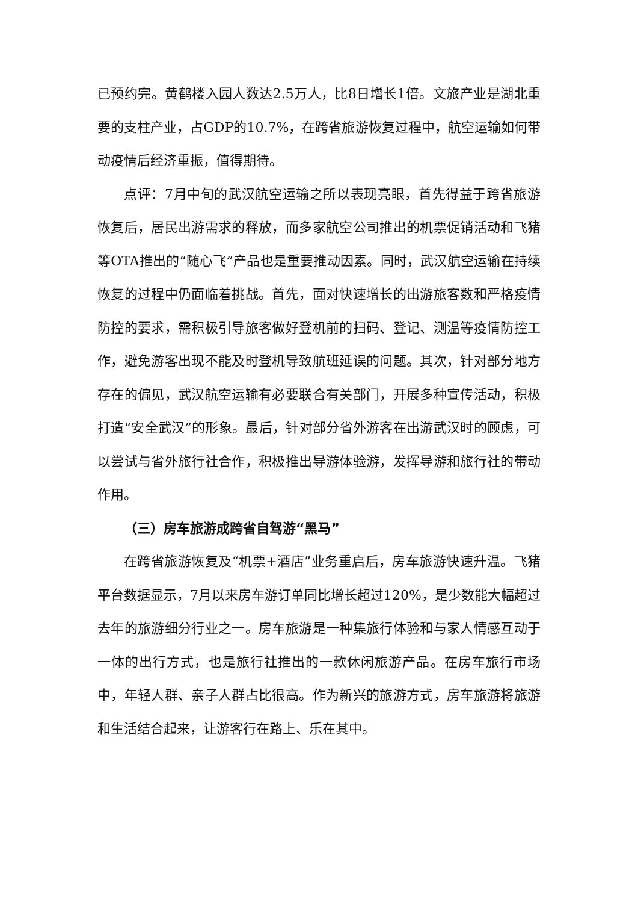已预约完。黄鹤楼入园人数达2.5万人，比8日增长1倍。文旅产业是湖北重要的支柱产业，占GDP的10.7%，在跨省旅游恢复过程中，航空运输如何带动疫情后经济重振，值得期待。
点评：7月中旬的武汉航空运输之所以表现亮眼，首先得益于跨省旅游恢复后，居民出游需求的释放，而多家航空公司推出的机票促销活动和飞猪等OTA推出的“随心飞”产品也是重要推动因素。同时，武汉航空运输在持续恢复的过程中仍面临着挑战。首先，面对快速增长的出游旅客数和严格疫情防控的要求，需积极引导旅客做好登机前的扫码、登记、测温等疫情防控工作，避免游客出现不能及时登机导致航班延误的问题。其次，针对部分地方存在的偏见，武汉航空运输有必要联合有关部门，开展多种宣传活动，积极打造“安全武汉”的形象。最后，针对部分省外游客在出游武汉时的顾虑，可以尝试与省外旅行社合作，积极推出导游体验游，发挥导游和旅行社的带动作用。
（三）房车旅游成跨省自驾游“黑马”
在跨省旅游恢复及“机票+酒店”业务重启后，房车旅游快速升温。飞猪平台数据显示，7月以来房车游订单同比增长超过120%，是少数能大幅超过去年的旅游细分行业之一。房车旅游是一种集旅行体验和与家人情感互动于一体的出行方式，也是旅行社推出的一款休闲旅游产品。在房车旅行市场中，年轻人群、亲子人群占比很高。作为新兴的旅游方式，房车旅游将旅游和生活结合起来，让游客行在路上、乐在其中。